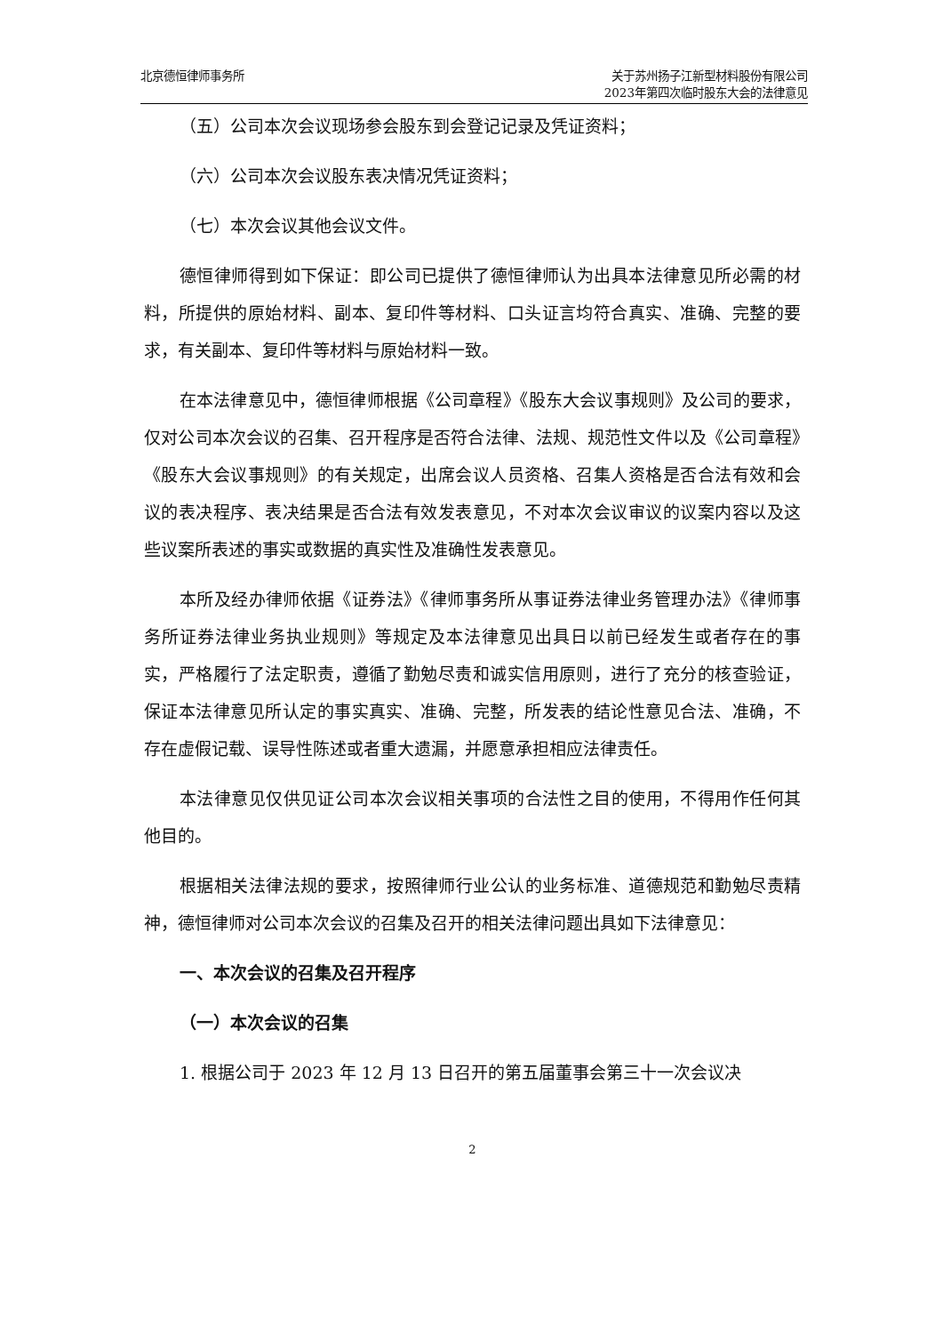北京德恒律师事务所 关于苏州扬子江新型材料股份有限公司
2023年第四次临时股东大会的法律意见
（五）公司本次会议现场参会股东到会登记记录及凭证资料；
（六）公司本次会议股东表决情况凭证资料；
（七）本次会议其他会议文件。
德恒律师得到如下保证：即公司已提供了德恒律师认为出具本法律意见所必需的材料，所提供的原始材料、副本、复印件等材料、口头证言均符合真实、准确、完整的要求，有关副本、复印件等材料与原始材料一致。
在本法律意见中，德恒律师根据《公司章程》《股东大会议事规则》及公司的要求，仅对公司本次会议的召集、召开程序是否符合法律、法规、规范性文件以及《公司章程》《股东大会议事规则》的有关规定，出席会议人员资格、召集人资格是否合法有效和会议的表决程序、表决结果是否合法有效发表意见，不对本次会议审议的议案内容以及这些议案所表述的事实或数据的真实性及准确性发表意见。
本所及经办律师依据《证券法》《律师事务所从事证券法律业务管理办法》《律师事务所证券法律业务执业规则》等规定及本法律意见出具日以前已经发生或者存在的事实，严格履行了法定职责，遵循了勤勉尽责和诚实信用原则，进行了充分的核查验证，保证本法律意见所认定的事实真实、准确、完整，所发表的结论性意见合法、准确，不存在虚假记载、误导性陈述或者重大遗漏，并愿意承担相应法律责任。
本法律意见仅供见证公司本次会议相关事项的合法性之目的使用，不得用作任何其他目的。
根据相关法律法规的要求，按照律师行业公认的业务标准、道德规范和勤勉尽责精神，德恒律师对公司本次会议的召集及召开的相关法律问题出具如下法律意见：
一、本次会议的召集及召开程序
（一）本次会议的召集
1. 根据公司于 2023 年 12 月 13 日召开的第五届董事会第三十一次会议决
2